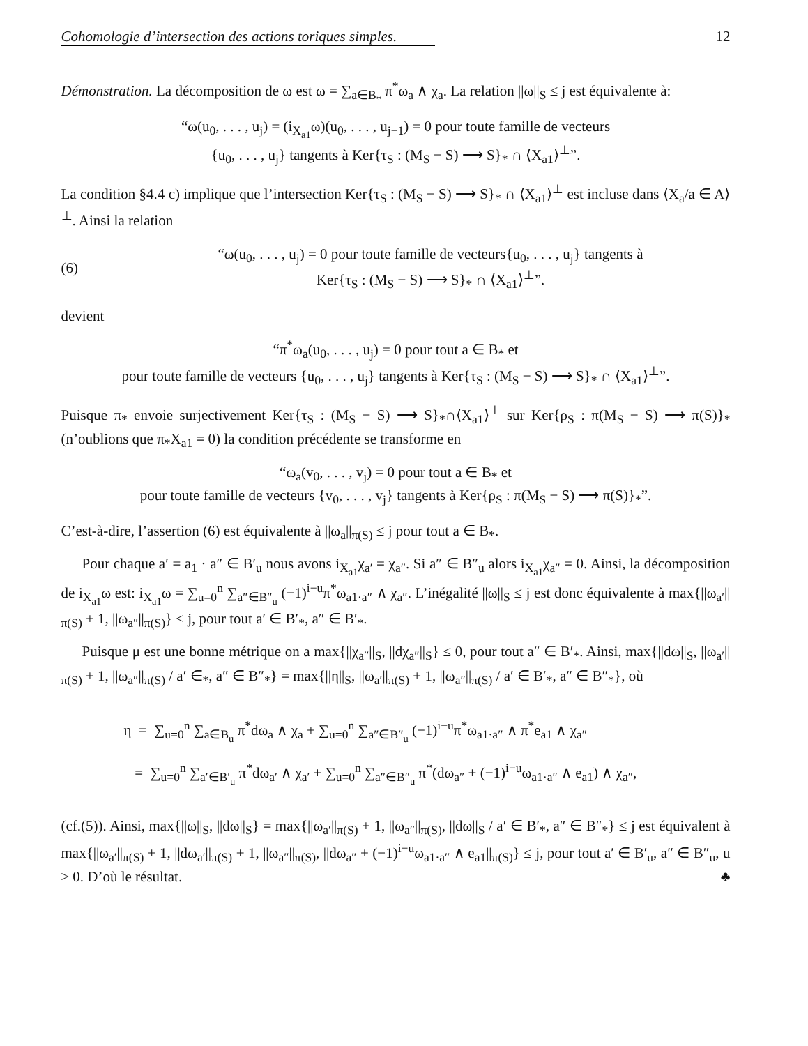Cohomologie d’intersection des actions toriques simples. 12
Démonstration. La décomposition de ω est ω = ∑<sub>a∈B<sub>*</sub></sub> π<sup>*</sup>ω<sub>a</sub> ∧ χ<sub>a</sub>. La relation ||ω||<sub>S</sub> ≤ j est équivalente à:
“ω(u<sub>0</sub>, . . . , u<sub>j</sub>) = (i<sub>X<sub>a1</sub></sub>ω)(u<sub>0</sub>, . . . , u<sub>j−1</sub>) = 0 pour toute famille de vecteurs
{u<sub>0</sub>, . . . , u<sub>j</sub>} tangents à Ker{τ<sub>S</sub> : (M<sub>S</sub> − S) ⟶ S}<sub>*</sub> ∩ ⟨X<sub>a1</sub>⟩<sup>⊥</sup>”.
La condition §4.4 c) implique que l’intersection Ker{τ<sub>S</sub> : (M<sub>S</sub> − S) ⟶ S}<sub>*</sub> ∩ ⟨X<sub>a1</sub>⟩<sup>⊥</sup> est incluse dans ⟨X<sub>a</sub>/a ∈ A⟩<sup>⊥</sup>. Ainsi la relation
(6) “ω(u<sub>0</sub>, . . . , u<sub>j</sub>) = 0 pour toute famille de vecteurs{u<sub>0</sub>, . . . , u<sub>j</sub>} tangents à
Ker{τ<sub>S</sub> : (M<sub>S</sub> − S) ⟶ S}<sub>*</sub> ∩ ⟨X<sub>a1</sub>⟩<sup>⊥</sup>”.
devient
“π<sup>*</sup>ω<sub>a</sub>(u<sub>0</sub>, . . . , u<sub>j</sub>) = 0 pour tout a ∈ B<sub>*</sub> et
pour toute famille de vecteurs {u<sub>0</sub>, . . . , u<sub>j</sub>} tangents à Ker{τ<sub>S</sub> : (M<sub>S</sub> − S) ⟶ S}<sub>*</sub> ∩ ⟨X<sub>a1</sub>⟩<sup>⊥</sup>”.
Puisque π<sub>*</sub> envoie surjectivement Ker{τ<sub>S</sub> : (M<sub>S</sub> − S) ⟶ S}<sub>*</sub>∩⟨X<sub>a1</sub>⟩<sup>⊥</sup> sur Ker{ρ<sub>S</sub> : π(M<sub>S</sub> − S) ⟶ π(S)}<sub>*</sub> (n’oublions que π<sub>*</sub>X<sub>a1</sub> = 0) la condition précédente se transforme en
“ω<sub>a</sub>(v<sub>0</sub>, . . . , v<sub>j</sub>) = 0 pour tout a ∈ B<sub>*</sub> et
pour toute famille de vecteurs {v<sub>0</sub>, . . . , v<sub>j</sub>} tangents à Ker{ρ<sub>S</sub> : π(M<sub>S</sub> − S) ⟶ π(S)}<sub>*</sub>”.
C’est-à-dire, l’assertion (6) est équivalente à ||ω<sub>a</sub>||<sub>π(S)</sub> ≤ j pour tout a ∈ B<sub>*</sub>.
Pour chaque a′ = a<sub>1</sub> · a″ ∈ B′<sub>u</sub> nous avons i<sub>X<sub>a1</sub></sub>χ<sub>a′</sub> = χ<sub>a″</sub>. Si a″ ∈ B″<sub>u</sub> alors i<sub>X<sub>a1</sub></sub>χ<sub>a″</sub> = 0. Ainsi, la décomposition de i<sub>X<sub>a1</sub></sub>ω est: i<sub>X<sub>a1</sub></sub>ω = ∑<sub>u=0</sub><sup>n</sup> ∑<sub>a″∈B″<sub>u</sub></sub> (−1)<sup>i−u</sup>π<sup>*</sup>ω<sub>a1·a″</sub> ∧ χ<sub>a″</sub>. L’inégalité ||ω||<sub>S</sub> ≤ j est donc équivalente à max{||ω<sub>a′</sub>||<sub>π(S)</sub> + 1, ||ω<sub>a″</sub>||<sub>π(S)</sub>} ≤ j, pour tout a′ ∈ B′<sub>*</sub>, a″ ∈ B′<sub>*</sub>.
Puisque μ est une bonne métrique on a max{||χ<sub>a″</sub>||<sub>S</sub>, ||dχ<sub>a″</sub>||<sub>S</sub>} ≤ 0, pour tout a″ ∈ B′<sub>*</sub>. Ainsi, max{||dω||<sub>S</sub>, ||ω<sub>a′</sub>||<sub>π(S)</sub> + 1, ||ω<sub>a″</sub>||<sub>π(S)</sub> / a′ ∈<sub>*</sub>, a″ ∈ B″<sub>*</sub>} = max{||η||<sub>S</sub>, ||ω<sub>a′</sub>||<sub>π(S)</sub> + 1, ||ω<sub>a″</sub>||<sub>π(S)</sub> / a′ ∈ B′<sub>*</sub>, a″ ∈ B″<sub>*</sub>}, où
η = ∑<sub>u=0</sub><sup>n</sup> ∑<sub>a∈B<sub>u</sub></sub> π<sup>*</sup>dω<sub>a</sub> ∧ χ<sub>a</sub> + ∑<sub>u=0</sub><sup>n</sup> ∑<sub>a″∈B″<sub>u</sub></sub> (−1)<sup>i−u</sup>π<sup>*</sup>ω<sub>a1·a″</sub> ∧ π<sup>*</sup>e<sub>a1</sub> ∧ χ<sub>a″</sub>
= ∑<sub>u=0</sub><sup>n</sup> ∑<sub>a′∈B′<sub>u</sub></sub> π<sup>*</sup>dω<sub>a′</sub> ∧ χ<sub>a′</sub> + ∑<sub>u=0</sub><sup>n</sup> ∑<sub>a″∈B″<sub>u</sub></sub> π<sup>*</sup>(dω<sub>a″</sub> + (−1)<sup>i−u</sup>ω<sub>a1·a″</sub> ∧ e<sub>a1</sub>) ∧ χ<sub>a″</sub>,
(cf.(5)). Ainsi, max{||ω||<sub>S</sub>, ||dω||<sub>S</sub>} = max{||ω<sub>a′</sub>||<sub>π(S)</sub> + 1, ||ω<sub>a″</sub>||<sub>π(S)</sub>, ||dω||<sub>S</sub> / a′ ∈ B′<sub>*</sub>, a″ ∈ B″<sub>*</sub>} ≤ j est équivalent à max{||ω<sub>a′</sub>||<sub>π(S)</sub> + 1, ||dω<sub>a′</sub>||<sub>π(S)</sub> + 1, ||ω<sub>a″</sub>||<sub>π(S)</sub>, ||dω<sub>a″</sub> + (−1)<sup>i−u</sup>ω<sub>a1·a″</sub> ∧ e<sub>a1</sub>||<sub>π(S)</sub>} ≤ j, pour tout a′ ∈ B′<sub>u</sub>, a″ ∈ B″<sub>u</sub>, u ≥ 0. D’où le résultat. ♣